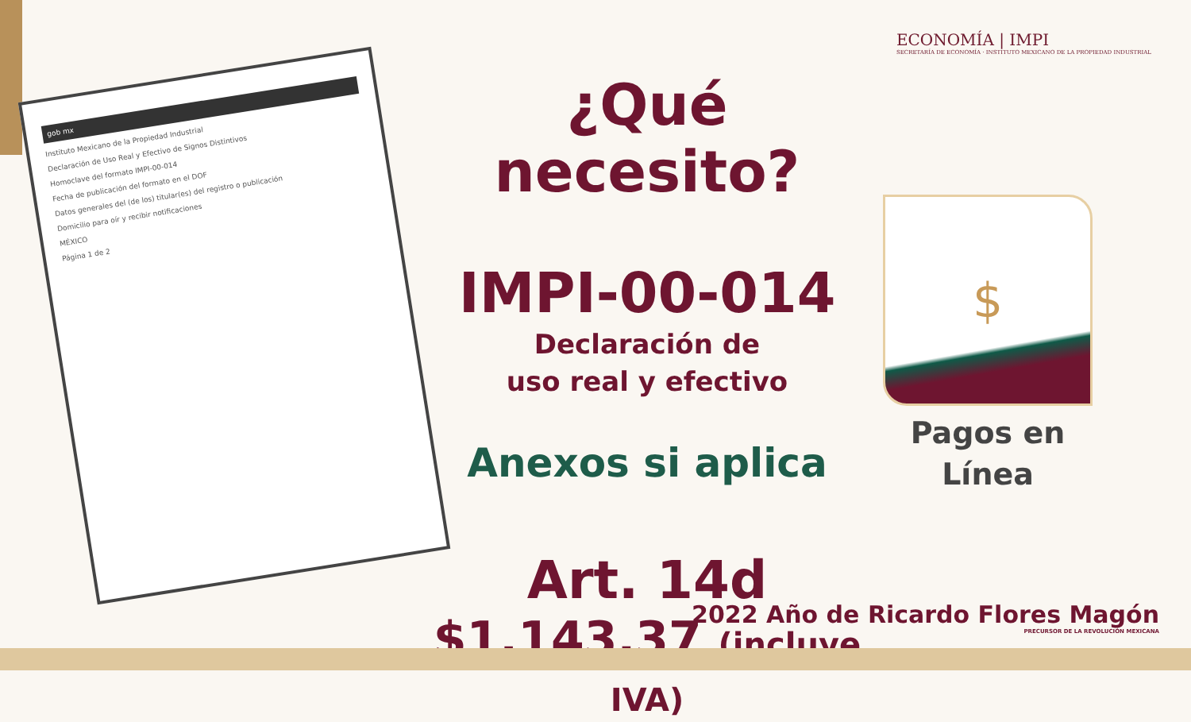ECONOMÍA | IMPI
SECRETARÍA DE ECONOMÍA · INSTITUTO MEXICANO DE LA PROPIEDAD INDUSTRIAL
gob mx
Instituto Mexicano de la Propiedad Industrial
Declaración de Uso Real y Efectivo de Signos Distintivos
Homoclave del formato IMPI-00-014
Fecha de publicación del formato en el DOF
Datos generales del (de los) titular(es) del registro o publicación
Domicilio para oír y recibir notificaciones
MÉXICO
Página 1 de 2
¿Qué necesito?
IMPI-00-014
Declaración de
uso real y efectivo
Anexos si aplica
Art. 14d
$1,143.37 (incluye IVA)
$
Pagos en
Línea
2022 Año de Ricardo Flores Magón
PRECURSOR DE LA REVOLUCIÓN MEXICANA